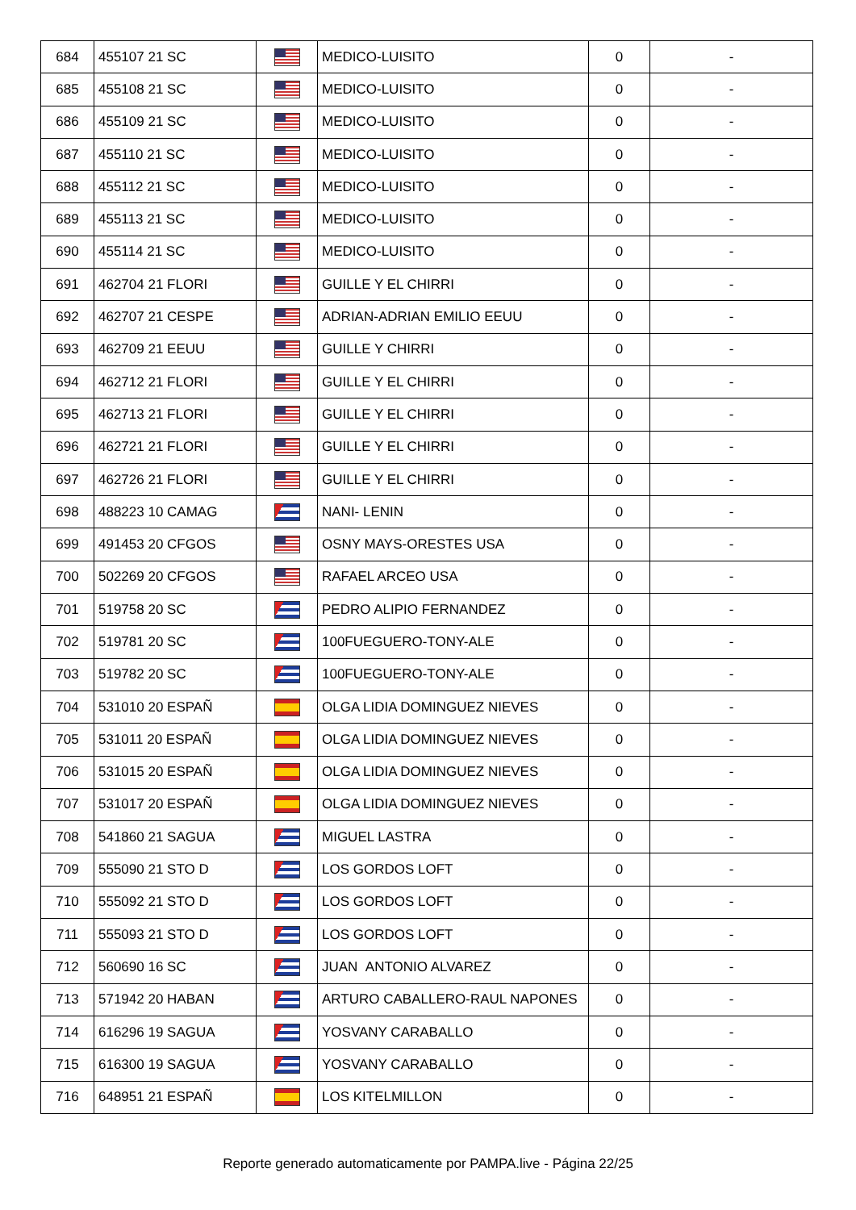| 684 | 455107 21 SC | | MEDICO-LUISITO | 0 | - |
| 685 | 455108 21 SC | | MEDICO-LUISITO | 0 | - |
| 686 | 455109 21 SC | | MEDICO-LUISITO | 0 | - |
| 687 | 455110 21 SC | | MEDICO-LUISITO | 0 | - |
| 688 | 455112 21 SC | | MEDICO-LUISITO | 0 | - |
| 689 | 455113 21 SC | | MEDICO-LUISITO | 0 | - |
| 690 | 455114 21 SC | | MEDICO-LUISITO | 0 | - |
| 691 | 462704 21 FLORI | | GUILLE Y EL CHIRRI | 0 | - |
| 692 | 462707 21 CESPE | | ADRIAN-ADRIAN EMILIO EEUU | 0 | - |
| 693 | 462709 21 EEUU | | GUILLE Y CHIRRI | 0 | - |
| 694 | 462712 21 FLORI | | GUILLE Y EL CHIRRI | 0 | - |
| 695 | 462713 21 FLORI | | GUILLE Y EL CHIRRI | 0 | - |
| 696 | 462721 21 FLORI | | GUILLE Y EL CHIRRI | 0 | - |
| 697 | 462726 21 FLORI | | GUILLE Y EL CHIRRI | 0 | - |
| 698 | 488223 10 CAMAG | | NANI- LENIN | 0 | - |
| 699 | 491453 20 CFGOS | | OSNY MAYS-ORESTES USA | 0 | - |
| 700 | 502269 20 CFGOS | | RAFAEL ARCEO USA | 0 | - |
| 701 | 519758 20 SC | | PEDRO ALIPIO FERNANDEZ | 0 | - |
| 702 | 519781 20 SC | | 100FUEGUERO-TONY-ALE | 0 | - |
| 703 | 519782 20 SC | | 100FUEGUERO-TONY-ALE | 0 | - |
| 704 | 531010 20 ESPAÑ | | OLGA LIDIA DOMINGUEZ NIEVES | 0 | - |
| 705 | 531011 20 ESPAÑ | | OLGA LIDIA DOMINGUEZ NIEVES | 0 | - |
| 706 | 531015 20 ESPAÑ | | OLGA LIDIA DOMINGUEZ NIEVES | 0 | - |
| 707 | 531017 20 ESPAÑ | | OLGA LIDIA DOMINGUEZ NIEVES | 0 | - |
| 708 | 541860 21 SAGUA | | MIGUEL LASTRA | 0 | - |
| 709 | 555090 21 STO D | | LOS GORDOS LOFT | 0 | - |
| 710 | 555092 21 STO D | | LOS GORDOS LOFT | 0 | - |
| 711 | 555093 21 STO D | | LOS GORDOS LOFT | 0 | - |
| 712 | 560690 16 SC | | JUAN ANTONIO ALVAREZ | 0 | - |
| 713 | 571942 20 HABAN | | ARTURO CABALLERO-RAUL NAPONES | 0 | - |
| 714 | 616296 19 SAGUA | | YOSVANY CARABALLO | 0 | - |
| 715 | 616300 19 SAGUA | | YOSVANY CARABALLO | 0 | - |
| 716 | 648951 21 ESPAÑ | | LOS KITELMILLON | 0 | - |
Reporte generado automaticamente por PAMPA.live - Página 22/25